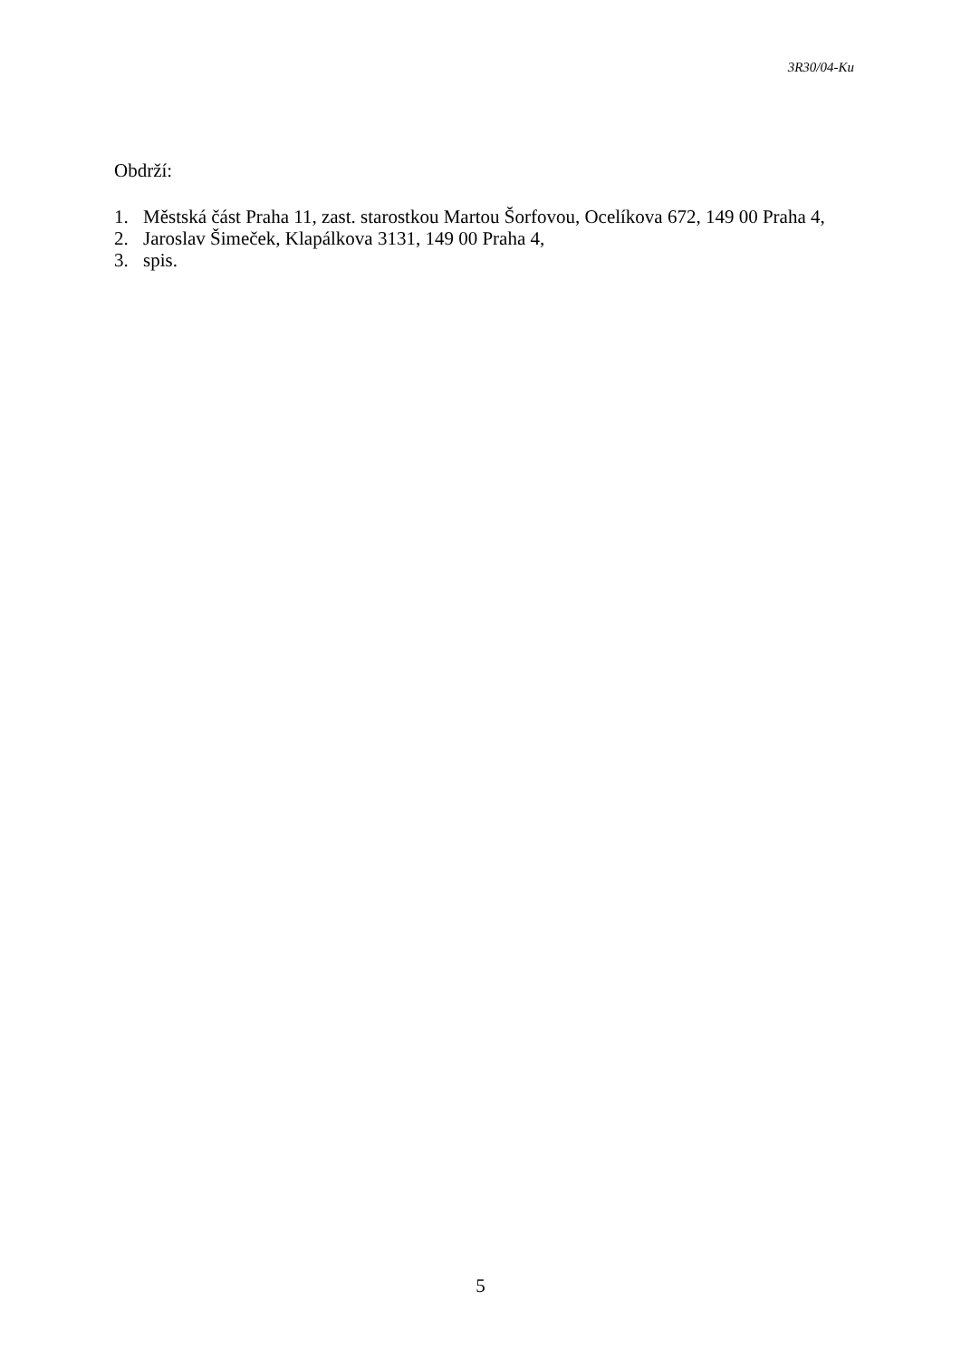3R30/04-Ku
Obdrží:
1. Městská část Praha 11, zast. starostkou Martou Šorfovou, Ocelíkova 672, 149 00 Praha 4,
2. Jaroslav Šimeček, Klapálkova 3131, 149 00 Praha 4,
3. spis.
5